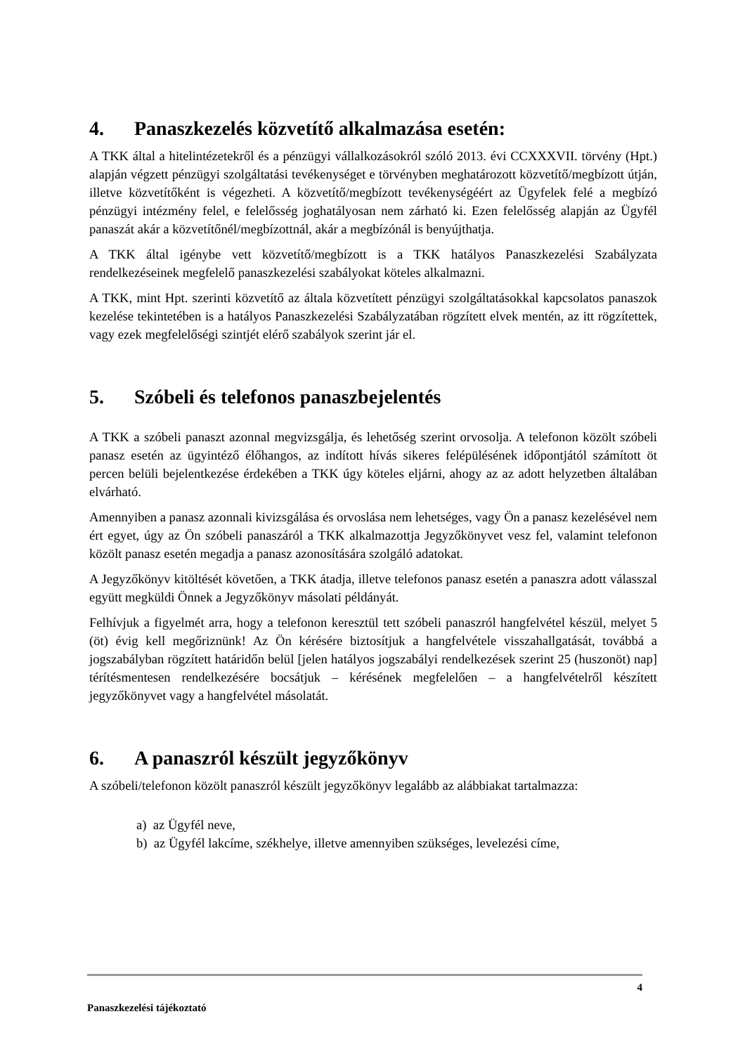4. Panaszkezelés közvetítő alkalmazása esetén:
A TKK által a hitelintézetekről és a pénzügyi vállalkozásokról szóló 2013. évi CCXXXVII. törvény (Hpt.) alapján végzett pénzügyi szolgáltatási tevékenységet e törvényben meghatározott közvetítő/megbízott útján, illetve közvetítőként is végezheti. A közvetítő/megbízott tevékenységéért az Ügyfelek felé a megbízó pénzügyi intézmény felel, e felelősség joghatályosan nem zárható ki. Ezen felelősség alapján az Ügyfél panaszát akár a közvetítőnél/megbízottnál, akár a megbízónál is benyújthatja.
A TKK által igénybe vett közvetítő/megbízott is a TKK hatályos Panaszkezelési Szabályzata rendelkezéseinek megfelelő panaszkezelési szabályokat köteles alkalmazni.
A TKK, mint Hpt. szerinti közvetítő az általa közvetített pénzügyi szolgáltatásokkal kapcsolatos panaszok kezelése tekintetében is a hatályos Panaszkezelési Szabályzatában rögzített elvek mentén, az itt rögzítettek, vagy ezek megfelelőségi szintjét elérő szabályok szerint jár el.
5. Szóbeli és telefonos panaszbejelentés
A TKK a szóbeli panaszt azonnal megvizsgálja, és lehetőség szerint orvosolja. A telefonon közölt szóbeli panasz esetén az ügyintéző élőhangos, az indított hívás sikeres felépülésének időpontjától számított öt percen belüli bejelentkezése érdekében a TKK úgy köteles eljárni, ahogy az az adott helyzetben általában elvárható.
Amennyiben a panasz azonnali kivizsgálása és orvoslása nem lehetséges, vagy Ön a panasz kezelésével nem ért egyet, úgy az Ön szóbeli panaszáról a TKK alkalmazottja Jegyzőkönyvet vesz fel, valamint telefonon közölt panasz esetén megadja a panasz azonosítására szolgáló adatokat.
A Jegyzőkönyv kitöltését követően, a TKK átadja, illetve telefonos panasz esetén a panaszra adott válasszal együtt megküldi Önnek a Jegyzőkönyv másolati példányát.
Felhívjuk a figyelmét arra, hogy a telefonon keresztül tett szóbeli panaszról hangfelvétel készül, melyet 5 (öt) évig kell megőriznünk! Az Ön kérésére biztosítjuk a hangfelvétele visszahallgatását, továbbá a jogszabályban rögzített határidőn belül [jelen hatályos jogszabályi rendelkezések szerint 25 (huszonöt) nap] térítésmentesen rendelkezésére bocsátjuk – kérésének megfelelően – a hangfelvételről készített jegyzőkönyvet vagy a hangfelvétel másolatát.
6. A panaszról készült jegyzőkönyv
A szóbeli/telefonon közölt panaszról készült jegyzőkönyv legalább az alábbiakat tartalmazza:
a) az Ügyfél neve,
b) az Ügyfél lakcíme, székhelye, illetve amennyiben szükséges, levelezési címe,
4
Panaszkezelési tájékoztató